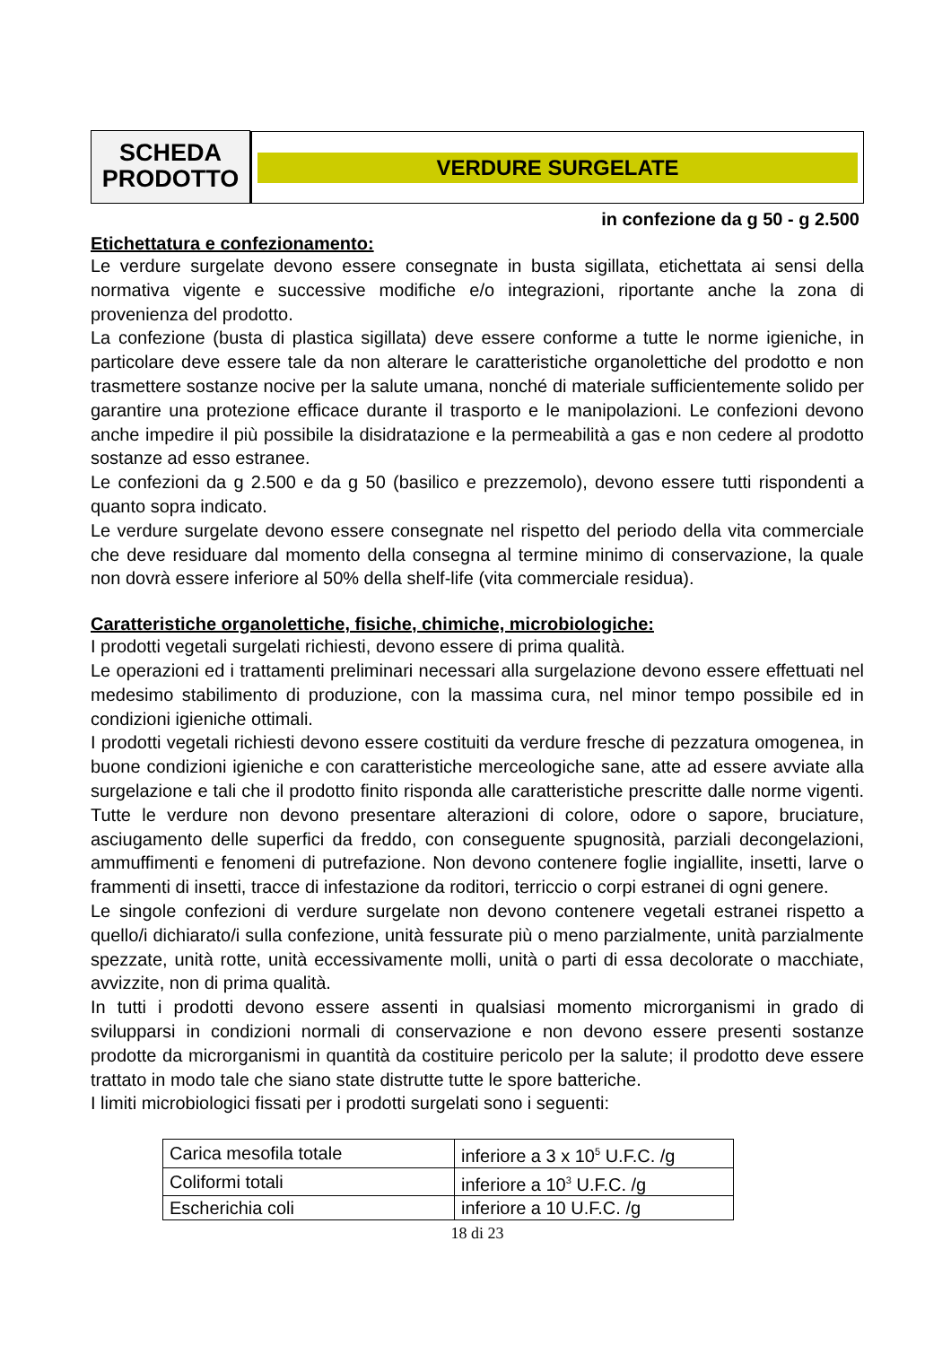SCHEDA
PRODOTTO
VERDURE SURGELATE
in confezione da g 50 - g 2.500
Etichettatura e confezionamento:
Le verdure surgelate devono essere consegnate in busta sigillata, etichettata ai sensi della normativa vigente e successive modifiche e/o integrazioni, riportante anche la zona di provenienza del prodotto.
La confezione (busta di plastica sigillata) deve essere conforme a tutte le norme igieniche, in particolare deve essere tale da non alterare le caratteristiche organolettiche del prodotto e non trasmettere sostanze nocive per la salute umana, nonché di materiale sufficientemente solido per garantire una protezione efficace durante il trasporto e le manipolazioni. Le confezioni devono anche impedire il più possibile la disidratazione e la permeabilità a gas e non cedere al prodotto sostanze ad esso estranee.
Le confezioni da g 2.500 e da g 50 (basilico e prezzemolo), devono essere tutti rispondenti a quanto sopra indicato.
Le verdure surgelate devono essere consegnate nel rispetto del periodo della vita commerciale che deve residuare dal momento della consegna al termine minimo di conservazione, la quale non dovrà essere inferiore al 50% della shelf-life (vita commerciale residua).
Caratteristiche organolettiche, fisiche, chimiche, microbiologiche:
I prodotti vegetali surgelati richiesti, devono essere di prima qualità.
Le operazioni ed i trattamenti preliminari necessari alla surgelazione devono essere effettuati nel medesimo stabilimento di produzione, con la massima cura, nel minor tempo possibile ed in condizioni igieniche ottimali.
I prodotti vegetali richiesti devono essere costituiti da verdure fresche di pezzatura omogenea, in buone condizioni igieniche e con caratteristiche merceologiche sane, atte ad essere avviate alla surgelazione e tali che il prodotto finito risponda alle caratteristiche prescritte dalle norme vigenti. Tutte le verdure non devono presentare alterazioni di colore, odore o sapore, bruciature, asciugamento delle superfici da freddo, con conseguente spugnosità, parziali decongelazioni, ammuffimenti e fenomeni di putrefazione. Non devono contenere foglie ingiallite, insetti, larve o frammenti di insetti, tracce di infestazione da roditori, terriccio o corpi estranei di ogni genere.
Le singole confezioni di verdure surgelate non devono contenere vegetali estranei rispetto a quello/i dichiarato/i sulla confezione, unità fessurate più o meno parzialmente, unità parzialmente spezzate, unità rotte, unità eccessivamente molli, unità o parti di essa decolorate o macchiate, avvizzite, non di prima qualità.
In tutti i prodotti devono essere assenti in qualsiasi momento microrganismi in grado di svilupparsi in condizioni normali di conservazione e non devono essere presenti sostanze prodotte da microrganismi in quantità da costituire pericolo per la salute; il prodotto deve essere trattato in modo tale che siano state distrutte tutte le spore batteriche.
I limiti microbiologici fissati per i prodotti surgelati sono i seguenti:
| Carica mesofila totale | inferiore a 3 x 10<sup>5</sup> U.F.C. /g |
| Coliformi totali | inferiore a 10<sup>3</sup> U.F.C. /g |
| Escherichia coli | inferiore a 10 U.F.C. /g |
18 di 23